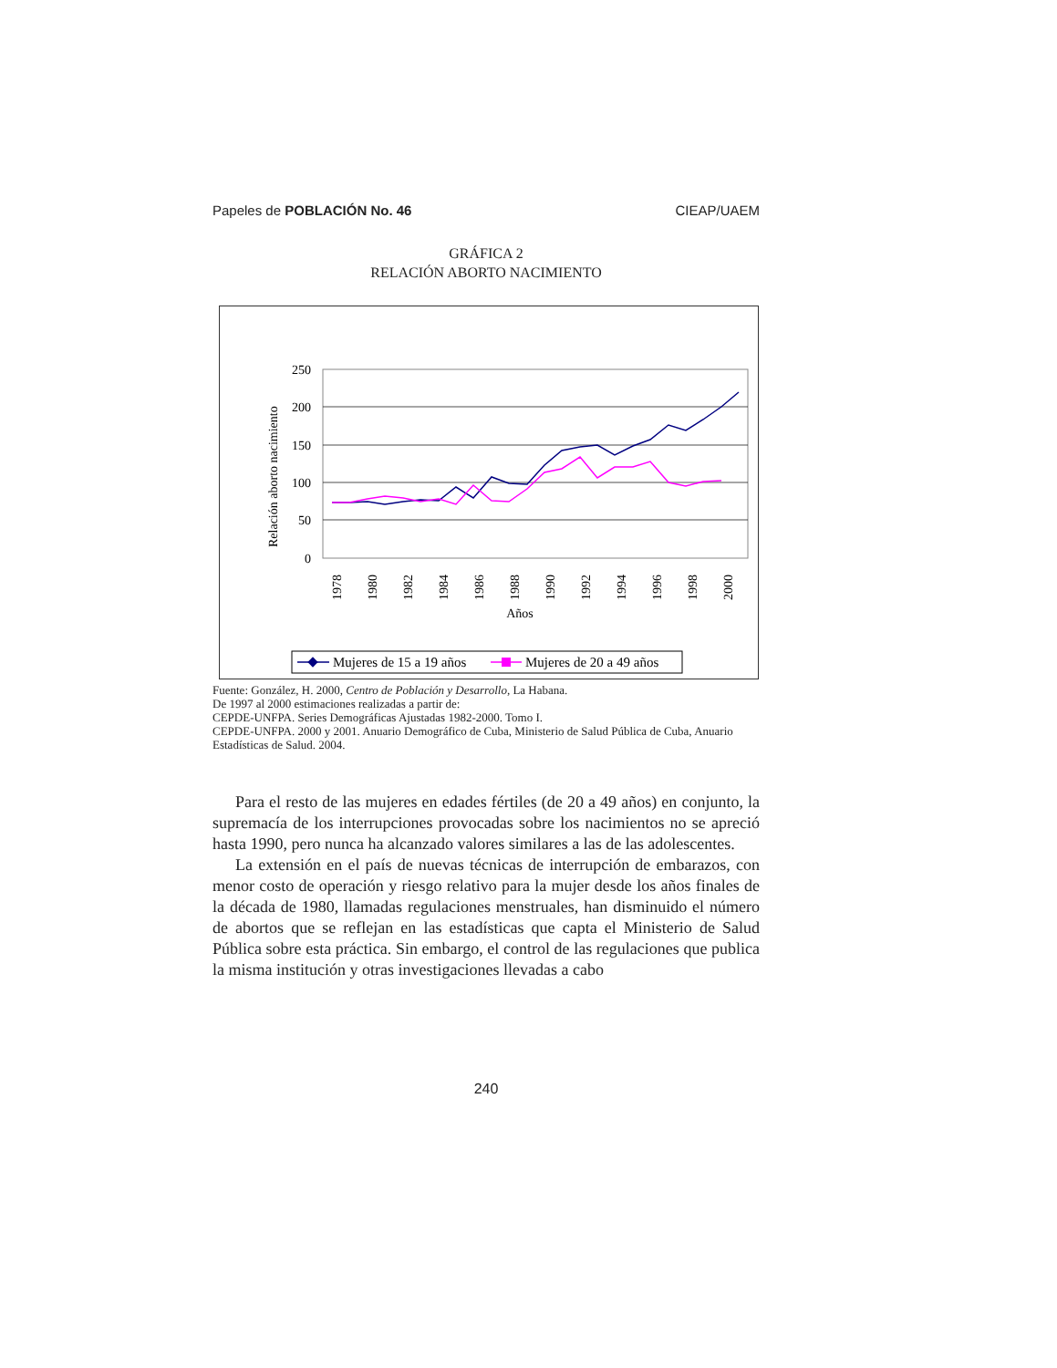Papeles de POBLACIÓN No. 46 CIEAP/UAEM
GRÁFICA 2
RELACIÓN ABORTO NACIMIENTO
250
200
150
100
50
0
Relación aborto nacimiento
1978
1980
1982
1984
1986
1988
1990
1992
1994
1996
1998
2000
Años
Mujeres de 15 a 19 años
Mujeres de 20 a 49 años
Fuente: González, H. 2000, Centro de Población y Desarrollo, La Habana.
De 1997 al 2000 estimaciones realizadas a partir de:
CEPDE-UNFPA. Series Demográficas Ajustadas 1982-2000. Tomo I.
CEPDE-UNFPA. 2000 y 2001. Anuario Demográfico de Cuba, Ministerio de Salud Pública de Cuba, Anuario Estadísticas de Salud. 2004.
Para el resto de las mujeres en edades fértiles (de 20 a 49 años) en conjunto, la supremacía de los interrupciones provocadas sobre los nacimientos no se apreció hasta 1990, pero nunca ha alcanzado valores similares a las de las adolescentes.
La extensión en el país de nuevas técnicas de interrupción de embarazos, con menor costo de operación y riesgo relativo para la mujer desde los años finales de la década de 1980, llamadas regulaciones menstruales, han disminuido el número de abortos que se reflejan en las estadísticas que capta el Ministerio de Salud Pública sobre esta práctica. Sin embargo, el control de las regulaciones que publica la misma institución y otras investigaciones llevadas a cabo
240